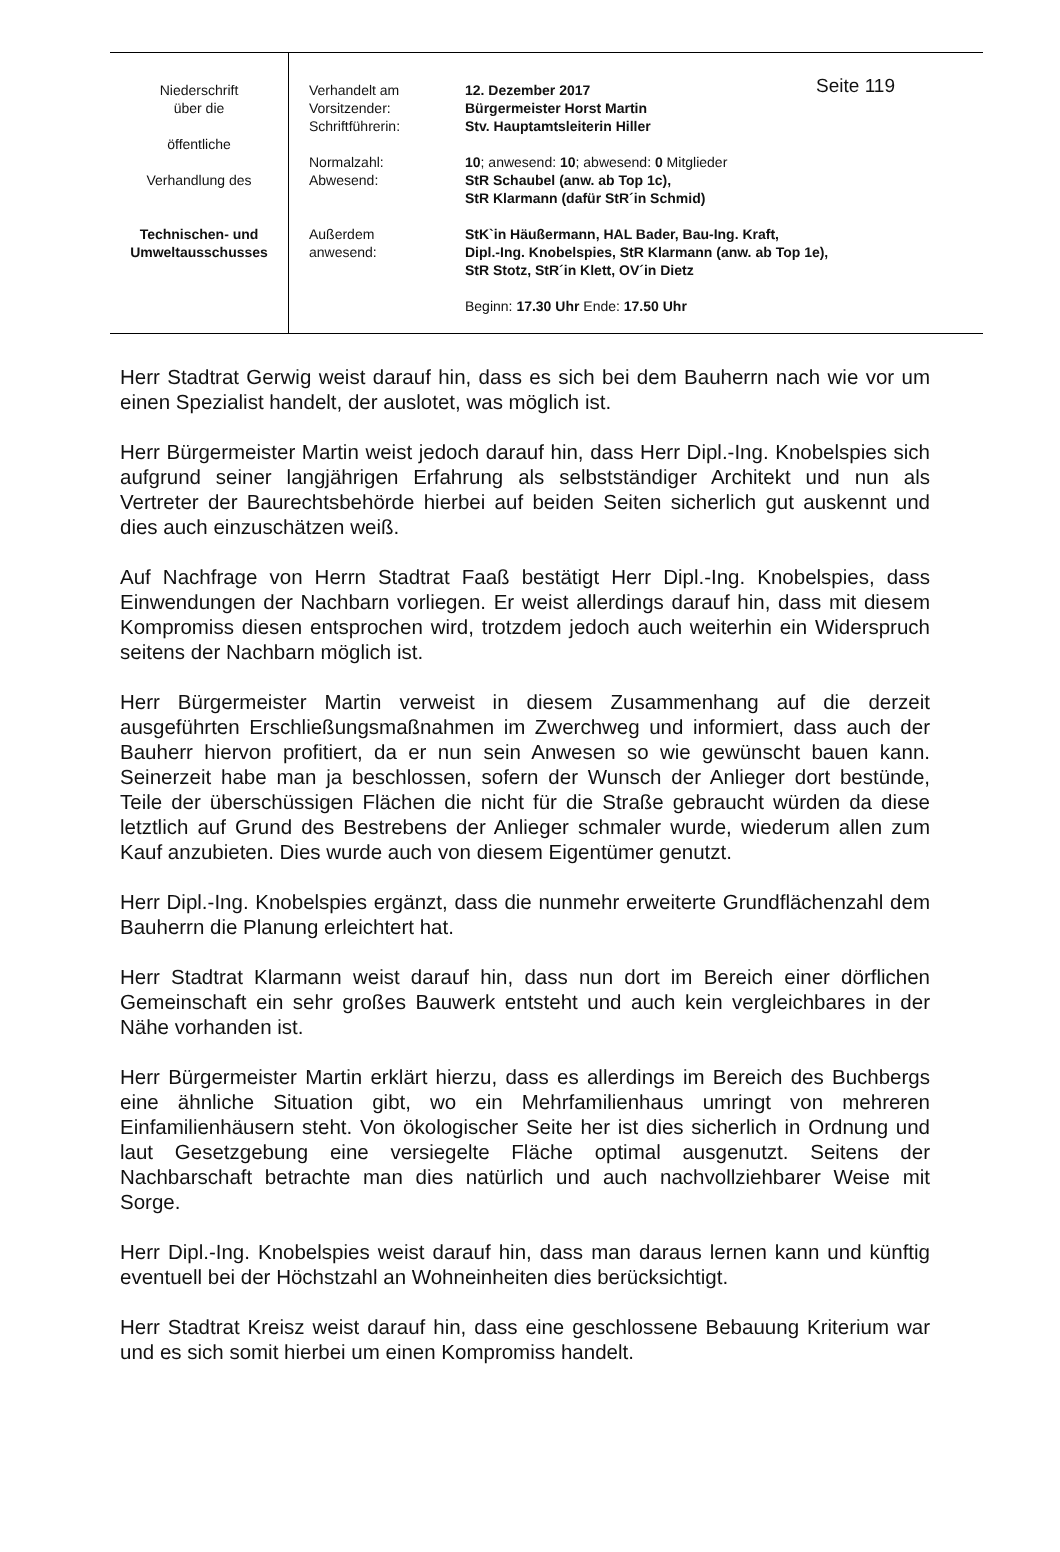| Niederschrift über die öffentliche Verhandlung des Technischen- und Umweltausschusses | Verhandelt am Vorsitzender: Schriftführerin: Normalzahl: Abwesend: Außerdem anwesend: | Seite 119 12. Dezember 2017 Bürgermeister Horst Martin Stv. Hauptamtsleiterin Hiller 10 ; anwesend: 10 ; abwesend: 0 Mitglieder StR Schaubel (anw. ab Top 1c), StR Klarmann (dafür StR´in Schmid) StK`in Häußermann, HAL Bader, Bau-Ing. Kraft, Dipl.-Ing. Knobelspies, StR Klarmann (anw. ab Top 1e), StR Stotz, StR´in Klett, OV´in Dietz Beginn: 17.30 Uhr Ende: 17.50 Uhr |
Herr Stadtrat Gerwig weist darauf hin, dass es sich bei dem Bauherrn nach wie vor um einen Spezialist handelt, der auslotet, was möglich ist.
Herr Bürgermeister Martin weist jedoch darauf hin, dass Herr Dipl.-Ing. Knobelspies sich aufgrund seiner langjährigen Erfahrung als selbstständiger Architekt und nun als Vertreter der Baurechtsbehörde hierbei auf beiden Seiten sicherlich gut auskennt und dies auch einzuschätzen weiß.
Auf Nachfrage von Herrn Stadtrat Faaß bestätigt Herr Dipl.-Ing. Knobelspies, dass Einwendungen der Nachbarn vorliegen. Er weist allerdings darauf hin, dass mit diesem Kompromiss diesen entsprochen wird, trotzdem jedoch auch weiterhin ein Widerspruch seitens der Nachbarn möglich ist.
Herr Bürgermeister Martin verweist in diesem Zusammenhang auf die derzeit ausgeführten Erschließungsmaßnahmen im Zwerchweg und informiert, dass auch der Bauherr hiervon profitiert, da er nun sein Anwesen so wie gewünscht bauen kann. Seinerzeit habe man ja beschlossen, sofern der Wunsch der Anlieger dort bestünde, Teile der überschüssigen Flächen die nicht für die Straße gebraucht würden da diese letztlich auf Grund des Bestrebens der Anlieger schmaler wurde, wiederum allen zum Kauf anzubieten. Dies wurde auch von diesem Eigentümer genutzt.
Herr Dipl.-Ing. Knobelspies ergänzt, dass die nunmehr erweiterte Grundflächenzahl dem Bauherrn die Planung erleichtert hat.
Herr Stadtrat Klarmann weist darauf hin, dass nun dort im Bereich einer dörflichen Gemeinschaft ein sehr großes Bauwerk entsteht und auch kein vergleichbares in der Nähe vorhanden ist.
Herr Bürgermeister Martin erklärt hierzu, dass es allerdings im Bereich des Buchbergs eine ähnliche Situation gibt, wo ein Mehrfamilienhaus umringt von mehreren Einfamilienhäusern steht. Von ökologischer Seite her ist dies sicherlich in Ordnung und laut Gesetzgebung eine versiegelte Fläche optimal ausgenutzt. Seitens der Nachbarschaft betrachte man dies natürlich und auch nachvollziehbarer Weise mit Sorge.
Herr Dipl.-Ing. Knobelspies weist darauf hin, dass man daraus lernen kann und künftig eventuell bei der Höchstzahl an Wohneinheiten dies berücksichtigt.
Herr Stadtrat Kreisz weist darauf hin, dass eine geschlossene Bebauung Kriterium war und es sich somit hierbei um einen Kompromiss handelt.